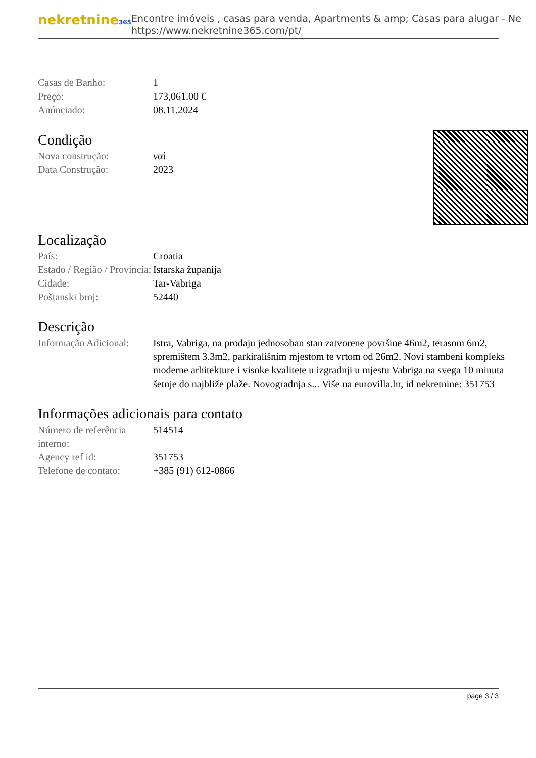nekretnine365
Encontre imóveis , casas para venda, Apartments & amp; Casas para alugar - Ne
https://www.nekretnine365.com/pt/
| Casas de Banho: | 1 |
| Preço: | 173,061.00 € |
| Anúnciado: | 08.11.2024 |
Condição
| Nova construção: | ναί |
| Data Construção: | 2023 |
Localização
| País: | Croatia |
| Estado / Região / Província: | Istarska županija |
| Cidade: | Tar-Vabriga |
| Poštanski broj: | 52440 |
Descrição
| Informação Adicional: | Istra, Vabriga, na prodaju jednosoban stan zatvorene površine 46m2, terasom 6m2, spremištem 3.3m2, parkirališnim mjestom te vrtom od 26m2. Novi stambeni kompleks moderne arhitekture i visoke kvalitete u izgradnji u mjestu Vabriga na svega 10 minuta šetnje do najbliže plaže. Novogradnja s... Više na eurovilla.hr, id nekretnine: 351753 |
Informações adicionais para contato
| Número de referência interno: | 514514 |
| Agency ref id: | 351753 |
| Telefone de contato: | +385 (91) 612-0866 |
page 3 / 3